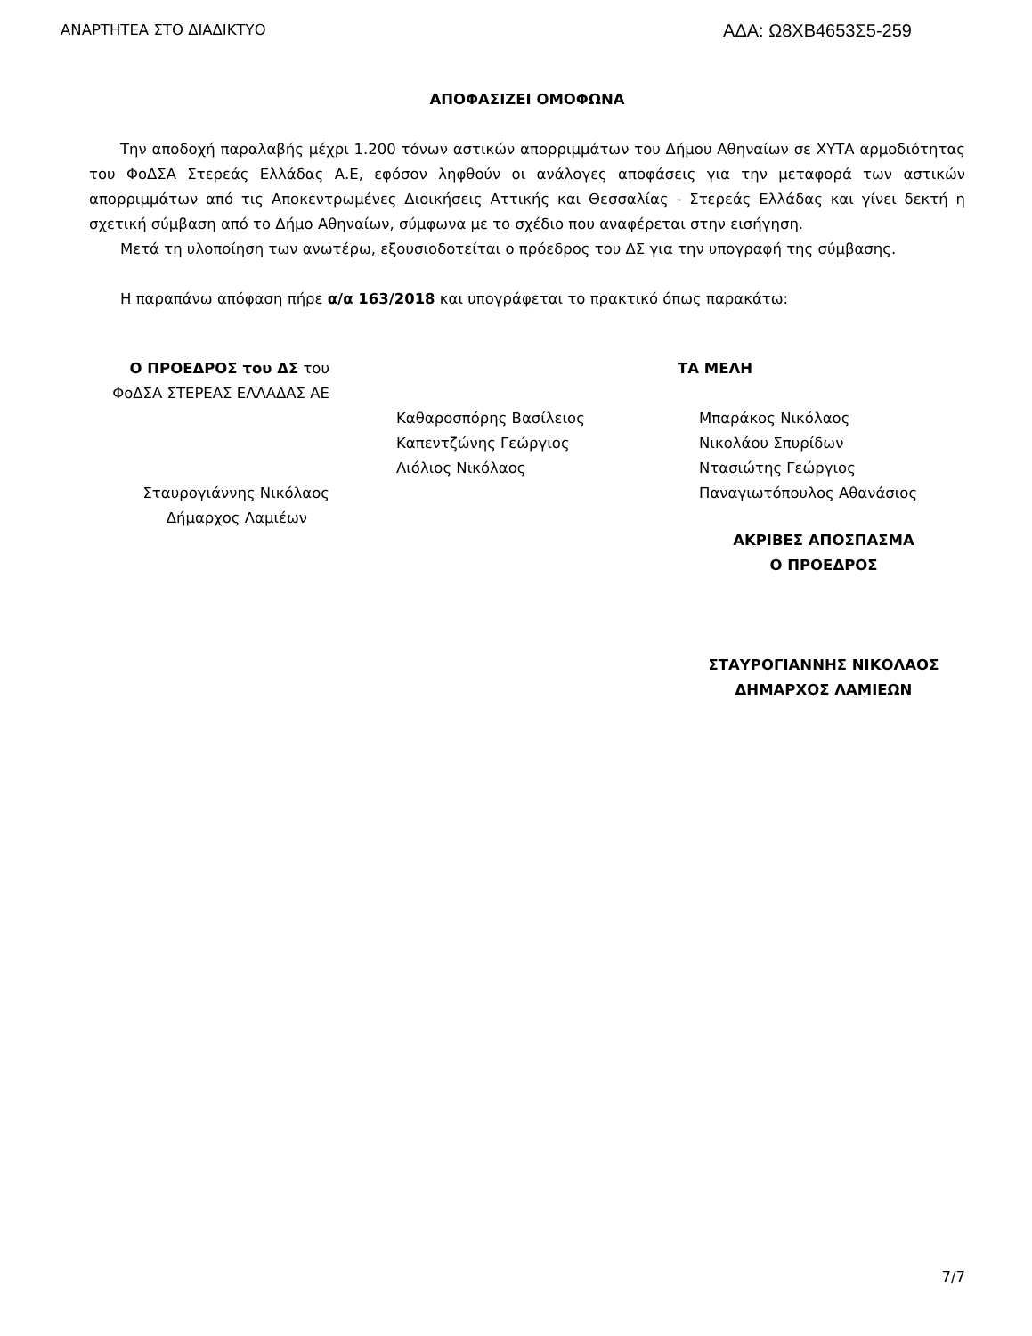ΑΝΑΡΤΗΤΕΑ ΣΤΟ ΔΙΑΔΙΚΤΥΟ ΑΔΑ: Ω8ΧΒ4653Σ5-259
ΑΠΟΦΑΣΙΖΕΙ ΟΜΟΦΩΝΑ
Την αποδοχή παραλαβής μέχρι 1.200 τόνων αστικών απορριμμάτων του Δήμου Αθηναίων σε ΧΥΤΑ αρμοδιότητας του ΦοΔΣΑ Στερεάς Ελλάδας Α.Ε, εφόσον ληφθούν οι ανάλογες αποφάσεις για την μεταφορά των αστικών απορριμμάτων από τις Αποκεντρωμένες Διοικήσεις Αττικής και Θεσσαλίας - Στερεάς Ελλάδας και γίνει δεκτή η σχετική σύμβαση από το Δήμο Αθηναίων, σύμφωνα με το σχέδιο που αναφέρεται στην εισήγηση.
Μετά τη υλοποίηση των ανωτέρω, εξουσιοδοτείται ο πρόεδρος του ΔΣ για την υπογραφή της σύμβασης.
Η παραπάνω απόφαση πήρε α/α 163/2018 και υπογράφεται το πρακτικό όπως παρακάτω:
Ο ΠΡΟΕΔΡΟΣ του ΔΣ του
ΦοΔΣΑ ΣΤΕΡΕΑΣ ΕΛΛΑΔΑΣ ΑΕ
Σταυρογιάννης Νικόλαος
Δήμαρχος Λαμιέων
ΤΑ ΜΕΛΗ
Καθαροσπόρης Βασίλειος
Καπεντζώνης Γεώργιος
Λιόλιος Νικόλαος
Μπαράκος Νικόλαος
Νικολάου Σπυρίδων
Ντασιώτης Γεώργιος
Παναγιωτόπουλος Αθανάσιος
ΑΚΡΙΒΕΣ ΑΠΟΣΠΑΣΜΑ
Ο ΠΡΟΕΔΡΟΣ
ΣΤΑΥΡΟΓΙΑΝΝΗΣ ΝΙΚΟΛΑΟΣ
ΔΗΜΑΡΧΟΣ ΛΑΜΙΕΩΝ
7/7